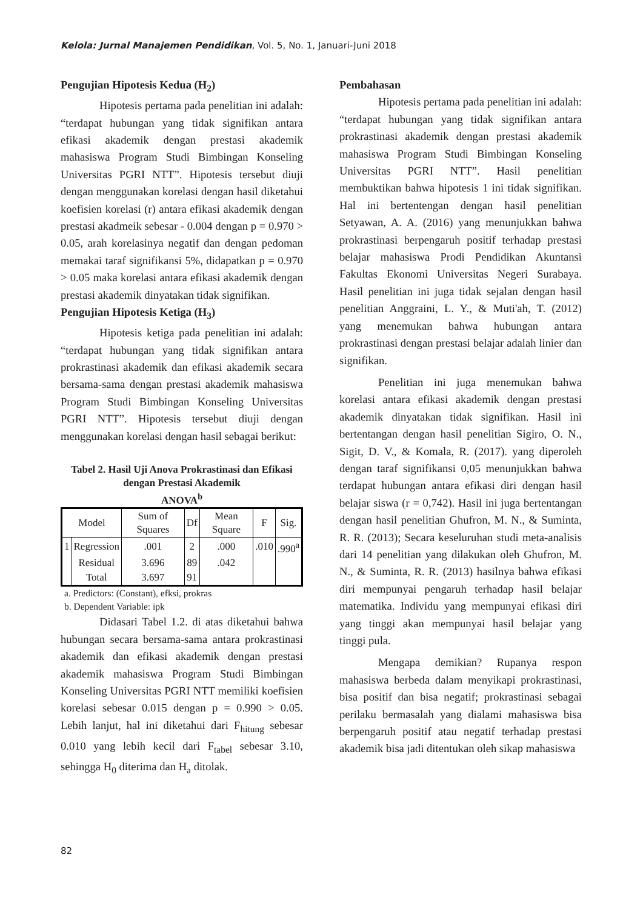Kelola: Jurnal Manajemen Pendidikan, Vol. 5, No. 1, Januari-Juni 2018
Pengujian Hipotesis Kedua (H<sub>2</sub>)
Hipotesis pertama pada penelitian ini adalah: “terdapat hubungan yang tidak signifikan antara efikasi akademik dengan prestasi akademik mahasiswa Program Studi Bimbingan Konseling Universitas PGRI NTT”. Hipotesis tersebut diuji dengan menggunakan korelasi dengan hasil diketahui koefisien korelasi (r) antara efikasi akademik dengan prestasi akadmeik sebesar - 0.004 dengan p = 0.970 > 0.05, arah korelasinya negatif dan dengan pedoman memakai taraf signifikansi 5%, didapatkan p = 0.970 > 0.05 maka korelasi antara efikasi akademik dengan prestasi akademik dinyatakan tidak signifikan.
Pengujian Hipotesis Ketiga (H<sub>3</sub>)
Hipotesis ketiga pada penelitian ini adalah: “terdapat hubungan yang tidak signifikan antara prokrastinasi akademik dan efikasi akademik secara bersama-sama dengan prestasi akademik mahasiswa Program Studi Bimbingan Konseling Universitas PGRI NTT”. Hipotesis tersebut diuji dengan menggunakan korelasi dengan hasil sebagai berikut:
Tabel 2. Hasil Uji Anova Prokrastinasi dan Efikasi dengan Prestasi Akademik
ANOVA<sup>b</sup>
| Model | | Sum of Squares | Df | Mean Square | F | Sig. |
| --- | --- | --- | --- | --- | --- | --- |
| 1 | Regression | .001 | 2 | .000 | .010 | .990<sup>a</sup> |
| | Residual | 3.696 | 89 | .042 | | |
| | Total | 3.697 | 91 | | | |
a. Predictors: (Constant), efksi, prokras
b. Dependent Variable: ipk
Didasari Tabel 1.2. di atas diketahui bahwa hubungan secara bersama-sama antara prokrastinasi akademik dan efikasi akademik dengan prestasi akademik mahasiswa Program Studi Bimbingan Konseling Universitas PGRI NTT memiliki koefisien korelasi sebesar 0.015 dengan p = 0.990 > 0.05. Lebih lanjut, hal ini diketahui dari F<sub>hitung</sub> sebesar 0.010 yang lebih kecil dari F<sub>tabel</sub> sebesar 3.10, sehingga H<sub>0</sub> diterima dan H<sub>a</sub> ditolak.
Pembahasan
Hipotesis pertama pada penelitian ini adalah: “terdapat hubungan yang tidak signifikan antara prokrastinasi akademik dengan prestasi akademik mahasiswa Program Studi Bimbingan Konseling Universitas PGRI NTT”. Hasil penelitian membuktikan bahwa hipotesis 1 ini tidak signifikan. Hal ini bertentengan dengan hasil penelitian Setyawan, A. A. (2016) yang menunjukkan bahwa prokrastinasi berpengaruh positif terhadap prestasi belajar mahasiswa Prodi Pendidikan Akuntansi Fakultas Ekonomi Universitas Negeri Surabaya. Hasil penelitian ini juga tidak sejalan dengan hasil penelitian Anggraini, L. Y., & Muti'ah, T. (2012) yang menemukan bahwa hubungan antara prokrastinasi dengan prestasi belajar adalah linier dan signifikan.
Penelitian ini juga menemukan bahwa korelasi antara efikasi akademik dengan prestasi akademik dinyatakan tidak signifikan. Hasil ini bertentangan dengan hasil penelitian Sigiro, O. N., Sigit, D. V., & Komala, R. (2017). yang diperoleh dengan taraf signifikansi 0,05 menunjukkan bahwa terdapat hubungan antara efikasi diri dengan hasil belajar siswa (r = 0,742). Hasil ini juga bertentangan dengan hasil penelitian Ghufron, M. N., & Suminta, R. R. (2013); Secara keseluruhan studi meta-analisis dari 14 penelitian yang dilakukan oleh Ghufron, M. N., & Suminta, R. R. (2013) hasilnya bahwa efikasi diri mempunyai pengaruh terhadap hasil belajar matematika. Individu yang mempunyai efikasi diri yang tinggi akan mempunyai hasil belajar yang tinggi pula.
Mengapa demikian? Rupanya respon mahasiswa berbeda dalam menyikapi prokrastinasi, bisa positif dan bisa negatif; prokrastinasi sebagai perilaku bermasalah yang dialami mahasiswa bisa berpengaruh positif atau negatif terhadap prestasi akademik bisa jadi ditentukan oleh sikap mahasiswa
82